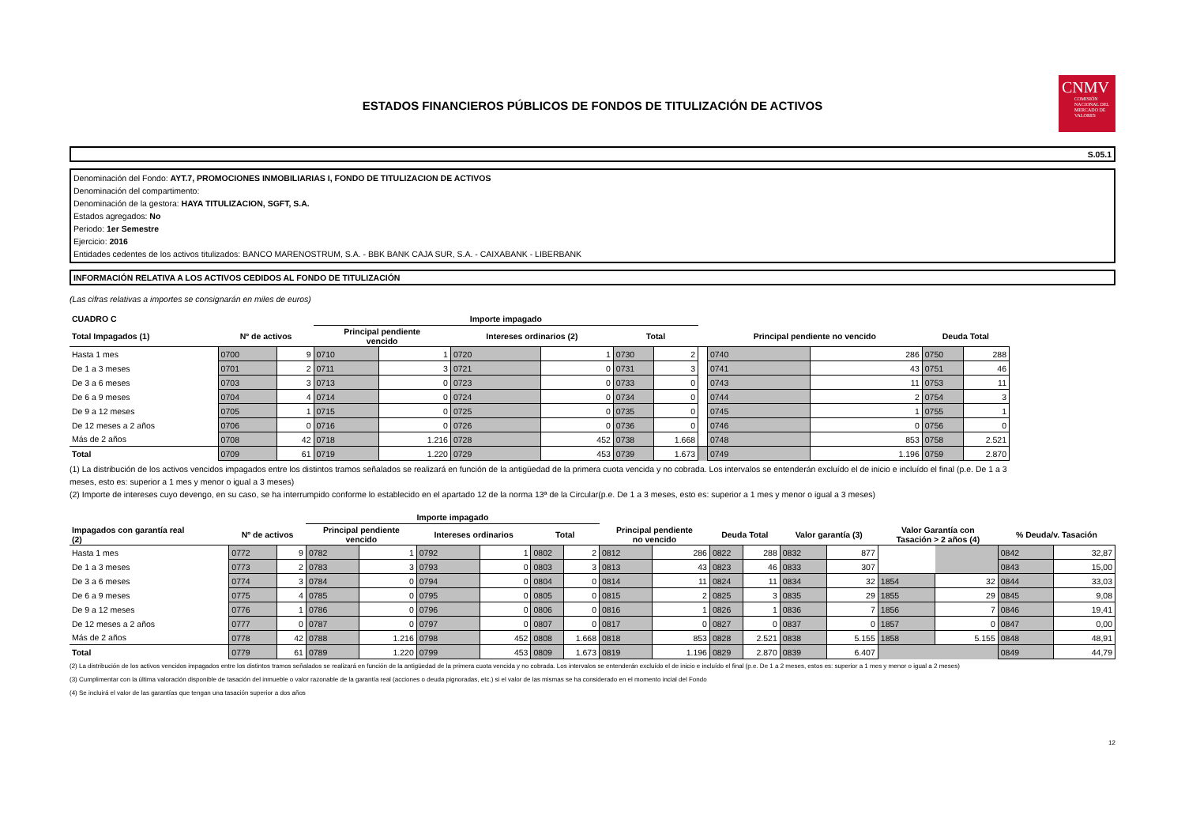ESTADOS FINANCIEROS PÚBLICOS DE FONDOS DE TITULIZACIÓN DE ACTIVOS
CNMV
COMISIÓN NACIONAL DEL MERCADO DE VALORES
S.05.1
Denominación del Fondo: AYT.7, PROMOCIONES INMOBILIARIAS I, FONDO DE TITULIZACION DE ACTIVOS
Denominación del compartimento:
Denominación de la gestora: HAYA TITULIZACION, SGFT, S.A.
Estados agregados: No
Periodo: 1er Semestre
Ejercicio: 2016
Entidades cedentes de los activos titulizados: BANCO MARENOSTRUM, S.A. - BBK BANK CAJA SUR, S.A. - CAIXABANK - LIBERBANK
INFORMACIÓN RELATIVA A LOS ACTIVOS CEDIDOS AL FONDO DE TITULIZACIÓN
(Las cifras relativas a importes se consignarán en miles de euros)
| CUADRO C | | | Importe impagado | | | | | | | | | | |
| --- | --- | --- | --- | --- | --- | --- | --- | --- | --- | --- | --- | --- | --- |
| Total Impagados (1) | Nº de activos | | Principal pendiente vencido | | Intereses ordinarios (2) | | Total | | | Principal pendiente no vencido | | Deuda Total | |
| Hasta 1 mes | 0700 | 9 | 0710 | 1 | 0720 | 1 | 0730 | 2 | | 0740 | 286 | 0750 | 288 |
| De 1 a 3 meses | 0701 | 2 | 0711 | 3 | 0721 | 0 | 0731 | 3 | | 0741 | 43 | 0751 | 46 |
| De 3 a 6 meses | 0703 | 3 | 0713 | 0 | 0723 | 0 | 0733 | 0 | | 0743 | 11 | 0753 | 11 |
| De 6 a 9 meses | 0704 | 4 | 0714 | 0 | 0724 | 0 | 0734 | 0 | | 0744 | 2 | 0754 | 3 |
| De 9 a 12 meses | 0705 | 1 | 0715 | 0 | 0725 | 0 | 0735 | 0 | | 0745 | 1 | 0755 | 1 |
| De 12 meses a 2 años | 0706 | 0 | 0716 | 0 | 0726 | 0 | 0736 | 0 | | 0746 | 0 | 0756 | 0 |
| Más de 2 años | 0708 | 42 | 0718 | 1.216 | 0728 | 452 | 0738 | 1.668 | | 0748 | 853 | 0758 | 2.521 |
| Total | 0709 | 61 | 0719 | 1.220 | 0729 | 453 | 0739 | 1.673 | | 0749 | 1.196 | 0759 | 2.870 |
(1) La distribución de los activos vencidos impagados entre los distintos tramos señalados se realizará en función de la antigüedad de la primera cuota vencida y no cobrada. Los intervalos se entenderán excluído el de inicio e incluído el final (p.e. De 1 a 3 meses, esto es: superior a 1 mes y menor o igual a 3 meses)
(2) Importe de intereses cuyo devengo, en su caso, se ha interrumpido conforme lo establecido en el apartado 12 de la norma 13ª de la Circular(p.e. De 1 a 3 meses, esto es: superior a 1 mes y menor o igual a 3 meses)
| | | | Importe impagado | | | | | | | | | | | | | | | |
| --- | --- | --- | --- | --- | --- | --- | --- | --- | --- | --- | --- | --- | --- | --- | --- | --- | --- | --- |
| Impagados con garantía real (2) | Nº de activos | | Principal pendiente vencido | | Intereses ordinarios | | Total | | Principal pendiente no vencido | | Deuda Total | | Valor garantía (3) | | Valor Garantía con Tasación > 2 años (4) | | % Deuda/v. Tasación | |
| Hasta 1 mes | 0772 | 9 | 0782 | 1 | 0792 | 1 | 0802 | 2 | 0812 | 286 | 0822 | 288 | 0832 | 877 | | | 0842 | 32,87 |
| De 1 a 3 meses | 0773 | 2 | 0783 | 3 | 0793 | 0 | 0803 | 3 | 0813 | 43 | 0823 | 46 | 0833 | 307 | | | 0843 | 15,00 |
| De 3 a 6 meses | 0774 | 3 | 0784 | 0 | 0794 | 0 | 0804 | 0 | 0814 | 11 | 0824 | 11 | 0834 | 32 | 1854 | 32 | 0844 | 33,03 |
| De 6 a 9 meses | 0775 | 4 | 0785 | 0 | 0795 | 0 | 0805 | 0 | 0815 | 2 | 0825 | 3 | 0835 | 29 | 1855 | 29 | 0845 | 9,08 |
| De 9 a 12 meses | 0776 | 1 | 0786 | 0 | 0796 | 0 | 0806 | 0 | 0816 | 1 | 0826 | 1 | 0836 | 7 | 1856 | 7 | 0846 | 19,41 |
| De 12 meses a 2 años | 0777 | 0 | 0787 | 0 | 0797 | 0 | 0807 | 0 | 0817 | 0 | 0827 | 0 | 0837 | 0 | 1857 | 0 | 0847 | 0,00 |
| Más de 2 años | 0778 | 42 | 0788 | 1.216 | 0798 | 452 | 0808 | 1.668 | 0818 | 853 | 0828 | 2.521 | 0838 | 5.155 | 1858 | 5.155 | 0848 | 48,91 |
| Total | 0779 | 61 | 0789 | 1.220 | 0799 | 453 | 0809 | 1.673 | 0819 | 1.196 | 0829 | 2.870 | 0839 | 6.407 | | | 0849 | 44,79 |
(2) La distribución de los activos vencidos impagados entre los distintos tramos señalados se realizará en función de la antigüedad de la primera cuota vencida y no cobrada. Los intervalos se entenderán excluído el de inicio e incluído el final (p.e. De 1 a 2 meses, estos es: superior a 1 mes y menor o igual a 2 meses)
(3) Cumplimentar con la última valoración disponible de tasación del inmueble o valor razonable de la garantía real (acciones o deuda pignoradas, etc.) si el valor de las mismas se ha considerado en el momento incial del Fondo
(4) Se incluirá el valor de las garantías que tengan una tasación superior a dos años
12